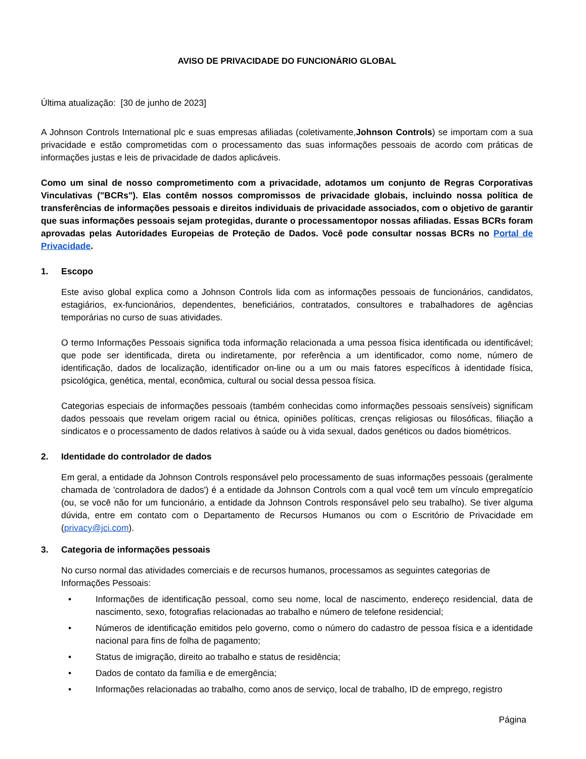AVISO DE PRIVACIDADE DO FUNCIONÁRIO GLOBAL
Última atualização: [30 de junho de 2023]
A Johnson Controls International plc e suas empresas afiliadas (coletivamente,Johnson Controls) se importam com a sua privacidade e estão comprometidas com o processamento das suas informações pessoais de acordo com práticas de informações justas e leis de privacidade de dados aplicáveis.
Como um sinal de nosso comprometimento com a privacidade, adotamos um conjunto de Regras Corporativas Vinculativas ("BCRs"). Elas contêm nossos compromissos de privacidade globais, incluindo nossa política de transferências de informações pessoais e direitos individuais de privacidade associados, com o objetivo de garantir que suas informações pessoais sejam protegidas, durante o processamentopor nossas afiliadas. Essas BCRs foram aprovadas pelas Autoridades Europeias de Proteção de Dados. Você pode consultar nossas BCRs no Portal de Privacidade.
1. Escopo
Este aviso global explica como a Johnson Controls lida com as informações pessoais de funcionários, candidatos, estagiários, ex-funcionários, dependentes, beneficiários, contratados, consultores e trabalhadores de agências temporárias no curso de suas atividades.
O termo Informações Pessoais significa toda informação relacionada a uma pessoa física identificada ou identificável; que pode ser identificada, direta ou indiretamente, por referência a um identificador, como nome, número de identificação, dados de localização, identificador on-line ou a um ou mais fatores específicos à identidade física, psicológica, genética, mental, econômica, cultural ou social dessa pessoa física.
Categorias especiais de informações pessoais (também conhecidas como informações pessoais sensíveis) significam dados pessoais que revelam origem racial ou étnica, opiniões políticas, crenças religiosas ou filosóficas, filiação a sindicatos e o processamento de dados relativos à saúde ou à vida sexual, dados genéticos ou dados biométricos.
2. Identidade do controlador de dados
Em geral, a entidade da Johnson Controls responsável pelo processamento de suas informações pessoais (geralmente chamada de 'controladora de dados') é a entidade da Johnson Controls com a qual você tem um vínculo empregatício (ou, se você não for um funcionário, a entidade da Johnson Controls responsável pelo seu trabalho). Se tiver alguma dúvida, entre em contato com o Departamento de Recursos Humanos ou com o Escritório de Privacidade em (privacy@jci.com).
3. Categoria de informações pessoais
No curso normal das atividades comerciais e de recursos humanos, processamos as seguintes categorias de Informações Pessoais:
• Informações de identificação pessoal, como seu nome, local de nascimento, endereço residencial, data de nascimento, sexo, fotografias relacionadas ao trabalho e número de telefone residencial;
• Números de identificação emitidos pelo governo, como o número do cadastro de pessoa física e a identidade nacional para fins de folha de pagamento;
• Status de imigração, direito ao trabalho e status de residência;
• Dados de contato da família e de emergência;
• Informações relacionadas ao trabalho, como anos de serviço, local de trabalho, ID de emprego, registro
Página